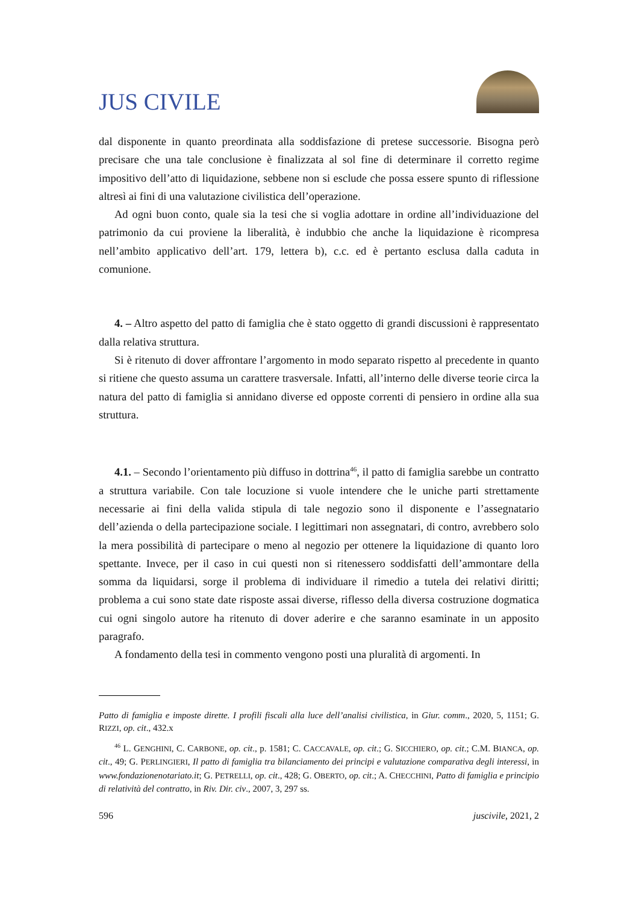JUS CIVILE
dal disponente in quanto preordinata alla soddisfazione di pretese successorie. Bisogna però precisare che una tale conclusione è finalizzata al sol fine di determinare il corretto regime impositivo dell’atto di liquidazione, sebbene non si esclude che possa essere spunto di riflessione altresì ai fini di una valutazione civilistica dell’operazione.
Ad ogni buon conto, quale sia la tesi che si voglia adottare in ordine all’individuazione del patrimonio da cui proviene la liberalità, è indubbio che anche la liquidazione è ricompresa nell’ambito applicativo dell’art. 179, lettera b), c.c. ed è pertanto esclusa dalla caduta in comunione.
4. – Altro aspetto del patto di famiglia che è stato oggetto di grandi discussioni è rappresentato dalla relativa struttura.
Si è ritenuto di dover affrontare l’argomento in modo separato rispetto al precedente in quanto si ritiene che questo assuma un carattere trasversale. Infatti, all’interno delle diverse teorie circa la natura del patto di famiglia si annidano diverse ed opposte correnti di pensiero in ordine alla sua struttura.
4.1. – Secondo l’orientamento più diffuso in dottrina<sup>46</sup>, il patto di famiglia sarebbe un contratto a struttura variabile. Con tale locuzione si vuole intendere che le uniche parti strettamente necessarie ai fini della valida stipula di tale negozio sono il disponente e l’assegnatario dell’azienda o della partecipazione sociale. I legittimari non assegnatari, di contro, avrebbero solo la mera possibilità di partecipare o meno al negozio per ottenere la liquidazione di quanto loro spettante. Invece, per il caso in cui questi non si ritenessero soddisfatti dell’ammontare della somma da liquidarsi, sorge il problema di individuare il rimedio a tutela dei relativi diritti; problema a cui sono state date risposte assai diverse, riflesso della diversa costruzione dogmatica cui ogni singolo autore ha ritenuto di dover aderire e che saranno esaminate in un apposito paragrafo.
A fondamento della tesi in commento vengono posti una pluralità di argomenti. In
Patto di famiglia e imposte dirette. I profili fiscali alla luce dell’analisi civilistica, in Giur. comm., 2020, 5, 1151; G. RIZZI, op. cit., 432.x
<sup>46</sup> L. GENGHINI, C. CARBONE, op. cit., p. 1581; C. CACCAVALE, op. cit.; G. SICCHIERO, op. cit.; C.M. BIANCA, op. cit., 49; G. PERLINGIERI, Il patto di famiglia tra bilanciamento dei principi e valutazione comparativa degli interessi, in www.fondazionenotariato.it; G. PETRELLI, op. cit., 428; G. OBERTO, op. cit.; A. CHECCHINI, Patto di famiglia e principio di relatività del contratto, in Riv. Dir. civ., 2007, 3, 297 ss.
596 juscivile, 2021, 2